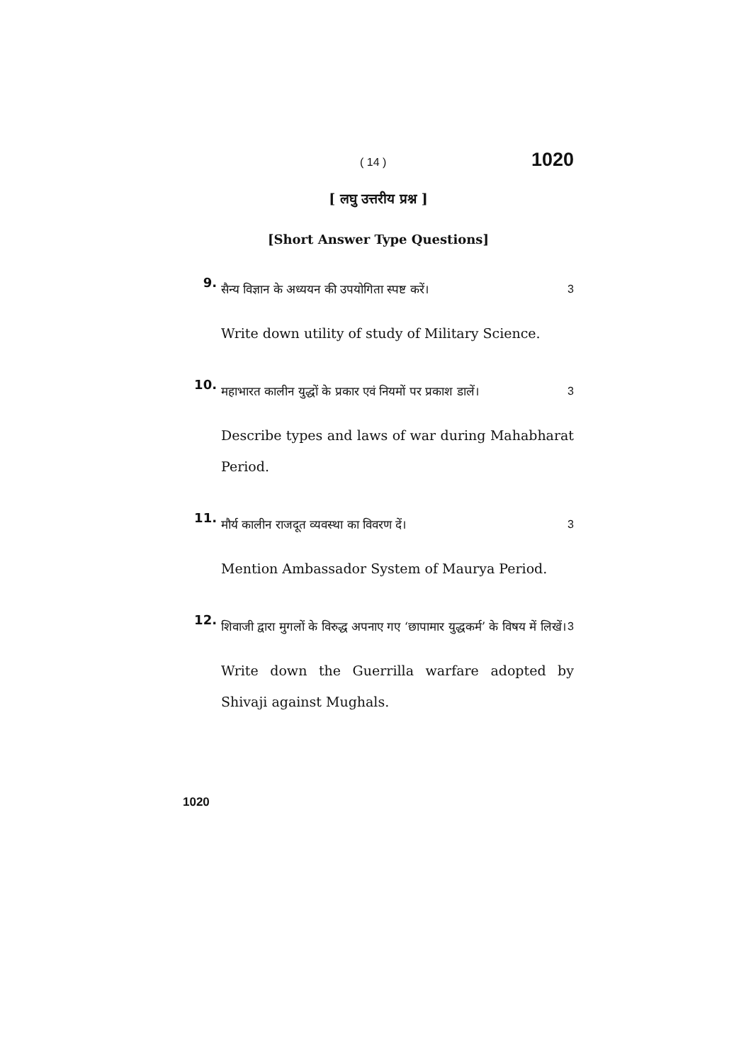( 14 ) 1020
[ लघु उत्तरीय प्रश्न ]
[Short Answer Type Questions]
9.
सैन्य विज्ञान के अध्ययन की उपयोगिता स्पष्ट करें। 3
Write down utility of study of Military Science.
10.
महाभारत कालीन युद्धों के प्रकार एवं नियमों पर प्रकाश डालें। 3
Describe types and laws of war during Mahabharat Period.
11.
मौर्य कालीन राजदूत व्यवस्था का विवरण दें। 3
Mention Ambassador System of Maurya Period.
12.
शिवाजी द्वारा मुगलों के विरुद्ध अपनाए गए ‘छापामार युद्धकर्म’ के विषय में लिखें। 3
Write down the Guerrilla warfare adopted by Shivaji against Mughals.
1020